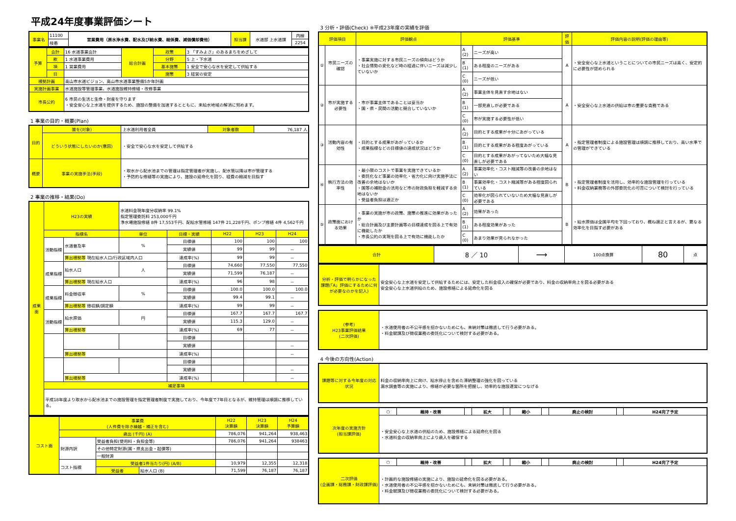平成24年度事業評価シート
| 事業名 | 11100 | 営業費用（原水浄水費、配水及び給水費、総係費、減価償却費他） | 担当課 | 水道部 上水道課 | 内線 |
| | 枝番 | | | | 2254 |
| 予算 | 会計 | 16 水道事業会計 | 総合計画 | 政策 | 3 「すみよさ」のあるまちをめざして |
| | 款 | 1 水道事業費用 | | 分野 | 5 上・下水道 |
| | 項 | 1 営業費用 | | 基本施策 | 1 安全で安心な水を安定して供給する |
| | 目 | | | 施策 | 3 経営の安定 |
| 根拠計画 | | 高山市水道ビジョン、高山市水道事業整備5か年計画 | | | |
| 実施計画事業 | | 水道施設等管理事業、水道施設維持修繕・改修事業 | | | |
| 市長公約 | | 6 市民の生活と生命・財産を守ります ・安全安心な上水道を提供するため、施設の整備を加速するとともに、未給水地域の解消に努めます。 | | | |
1 事業の目的・概要(Plan)
| 目的 | 誰を(対象) | 上水道利用者全員 | 対象者数 | 76,187 人 |
| | どういう状態にしたいのか(意図) | ・安全で安心な水を安定して供給する | | |
| 概要 | 事業の実施手法(手段) | ・取水から配水池までの管理は指定管理者が実施し、配水管以降は市が管理する ・予防的な修繕等の実施により、施設の延命化を図り、経費の縮減を目指す | | |
2 事業の推移・結果(Do)
| 成果面 | H23の実績 | | 水道料金現年度分収納率 99.1% 指定管理委託料 253,000千円 浄水場施設修繕 8件 17,553千円、配給水管修繕 147件 21,228千円、ポンプ修繕 4件 4,562千円 | | | | |
| | 指標名 | | 単位 | 目標・実績 | H22 | H23 | H24 |
| | 活動指標 | 水道普及率 | % | 目標値 | 100 | 100 | 100 |
| | | | | 実績値 | 99 | 99 | － |
| | | 算出根拠等 現在給水人口/行政区域内人口 | | 達成率(%) | 99 | 99 | － |
| | 成果指標 | 給水人口 | 人 | 目標値 | 74,660 | 77,550 | 77,550 |
| | | | | 実績値 | 71,599 | 76,187 | － |
| | | 算出根拠等 現在給水人口 | | 達成率(%) | 96 | 98 | － |
| | 成果指標 | 料金徴収率 | % | 目標値 | 100.0 | 100.0 | 100.0 |
| | | | | 実績値 | 99.4 | 99.1 | － |
| | | 算出根拠等 徴収額/調定額 | | 達成率(%) | 99 | 99 | － |
| | 活動指標 | 給水原価 | 円 | 目標値 | 167.7 | 167.7 | 167.7 |
| | | | | 実績値 | 115.3 | 129.0 | － |
| | | 算出根拠等 | | 達成率(%) | 69 | 77 | － |
| | | | | 目標値 | | | |
| | | | | 実績値 | | | － |
| | | 算出根拠等 | | 達成率(%) | | | － |
| | | | | 目標値 | | | |
| | | | | 実績値 | | | － |
| | | 算出根拠等 | | 達成率(%) | | | － |
| | 補足事項 | | | | | | |
| | 平成18年度より取水から配水池までの施設管理を指定管理者制度で実施しており、今年度で7年目となるが、維持管理は順調に推移している。 | | | | | | |
| コスト面 | 事業費 (人件費を除き繰越・補正を含む) | | | H22 決算額 | H23 決算額 | H24 予算額 |
| | 歳出 (千円) (A) | | | 786,076 | 941,264 | 938,463 |
| | 財源内訳 | 受益者負担(使用料・負担金等) | | 786,076 | 941,264 | 938463 |
| | | その他特定財源(国・県支出金・起債等) | | | | |
| | | 一般財源 | | | | |
| | コスト指標 | 受益者1件当たり(円) (A/B) | | 10,979 | 12,355 | 12,318 |
| | | 受益者 | 給水人口 (B) | 71,599 | 76,187 | 76,187 |
3 分析・評価(Check) ※平成23年度の実績を評価
| 評価項目 | | 評価観点 | 評価基準 | | 評価 | 評価内容の説明(評価の理由等) |
| ① | 市民ニーズの確認 | ・事業実施に対する市民ニーズの傾向はどうか ・社会情勢の変化など時の経過に伴いニーズは減少していないか | A (2) | ニーズが高い | A | ・安全安心な上水道ということについての市民ニーズは高く、安定的に必要性が認められる |
| | | | B (1) | ある程度のニーズがある | | |
| | | | C (0) | ニーズが低い | | |
| ② | 市が実施する必要性 | ・市が事業主体であることは妥当か ・国・県・民間の活動と競合していないか | A (2) | 事業主体を見直す余地はない | A | ・安全安心な上水道の供給は市の重要な責務である |
| | | | B (1) | 一部見直しが必要である | | |
| | | | C (0) | 市が実施する必要性が低い | | |
| ③ | 活動内容の有効性 | ・目的とする成果があがっているか ・成果指標などの目標値の達成状況はどうか | A (2) | 目的とする成果が十分にあがっている | A | ・指定管理者制度による施設管理は順調に推移しており、高い水準での管理ができている |
| | | | B (1) | 目的とする成果がある程度あがっている | | |
| | | | C (0) | 目的とする成果があがってないため大幅な見直しが必要である | | |
| ④ | 執行方法の効率性 | ・最小限のコストで事業を実施できているか ・委託化など事業の効率化・省力化に向け実施手法に改善の余地はないか ・国等の補助金の活用など市の財政負担を軽減する余地はないか ・受益者負担は適正か | A (2) | 事業効率化・コスト縮減等の改善の余地はない | B | ・指定管理者制度を活用し、効率的な施設管理を行っている ・料金収納業務等の外部委託化の可否について検討を行っている |
| | | | B (1) | 事業効率化・コスト縮減等がある程度図られている | | |
| | | | C (0) | 効率化が図られていないため大幅な見直しが必要である | | |
| ⑤ | 政策面における効果 | ・事業の実施が市の政策、施策の推進に効果があったか ・総合計画及び主要計画等の目標達成を図る上で有効に機能したか ・市長公約の実現を図る上で有効に機能したか | A (2) | 効果があった | B | ・給水原価は全国平均を下回っており、概ね適正と言えるが、更なる効率化を目指す必要がある |
| | | | B (1) | ある程度効果があった | | |
| | | | C (0) | あまり効果が見られなかった | | |
| 合計 | 8 ／ 10 | ⟶ | 100点換算 | 80 | 点 |
| 分析・評価で明らかになった課題(「A」評価にするために何が必要なのかを記入) | 安全安心な上水道を安定して供給するためには、安定した料金収入の確保が必要であり、料金の収納率向上を図る必要がある 安全安心な上水道供給のため、施設修繕による延命化を図る |
| (参考) H23事業評価結果 (二次評価) | ・水道使用者の不公平感を招かないためにも、未納対策は徹底して行う必要がある。 ・料金賦課及び徴収業務の委託化について検討する必要がある。 |
4 今後の方向性(Action)
| 課題等に対する今年度の対応状況 | 料金の収納率向上に向け、給水停止を含めた滞納整理の強化を図っている 漏水調査等の実施により、修繕が必要な箇所を把握し、効率的な施設運営につなげる |
| 次年度の実施方針 (担当課評価) | ○ | 維持・改善 | | 拡大 | | 縮小 | | 廃止の検討 | | H24完了予定 |
| | ・安全安心な上水道の供給のため、施設修繕による延命化を図る ・水道料金の収納率向上により歳入を確保する | | | | | | | | | |
| 二次評価 (企画課・総務課・財政課評価) | ○ | 維持・改善 | | 拡大 | | 縮小 | | 廃止の検討 | | H24完了予定 |
| | ・計画的な施設修繕の実施により、施設の延命化を図る必要がある。 ・水道使用者の不公平感を招かないためにも、未納対策は徹底して行う必要がある。 ・料金賦課及び徴収業務の委託化について検討する必要がある。 | | | | | | | | | |